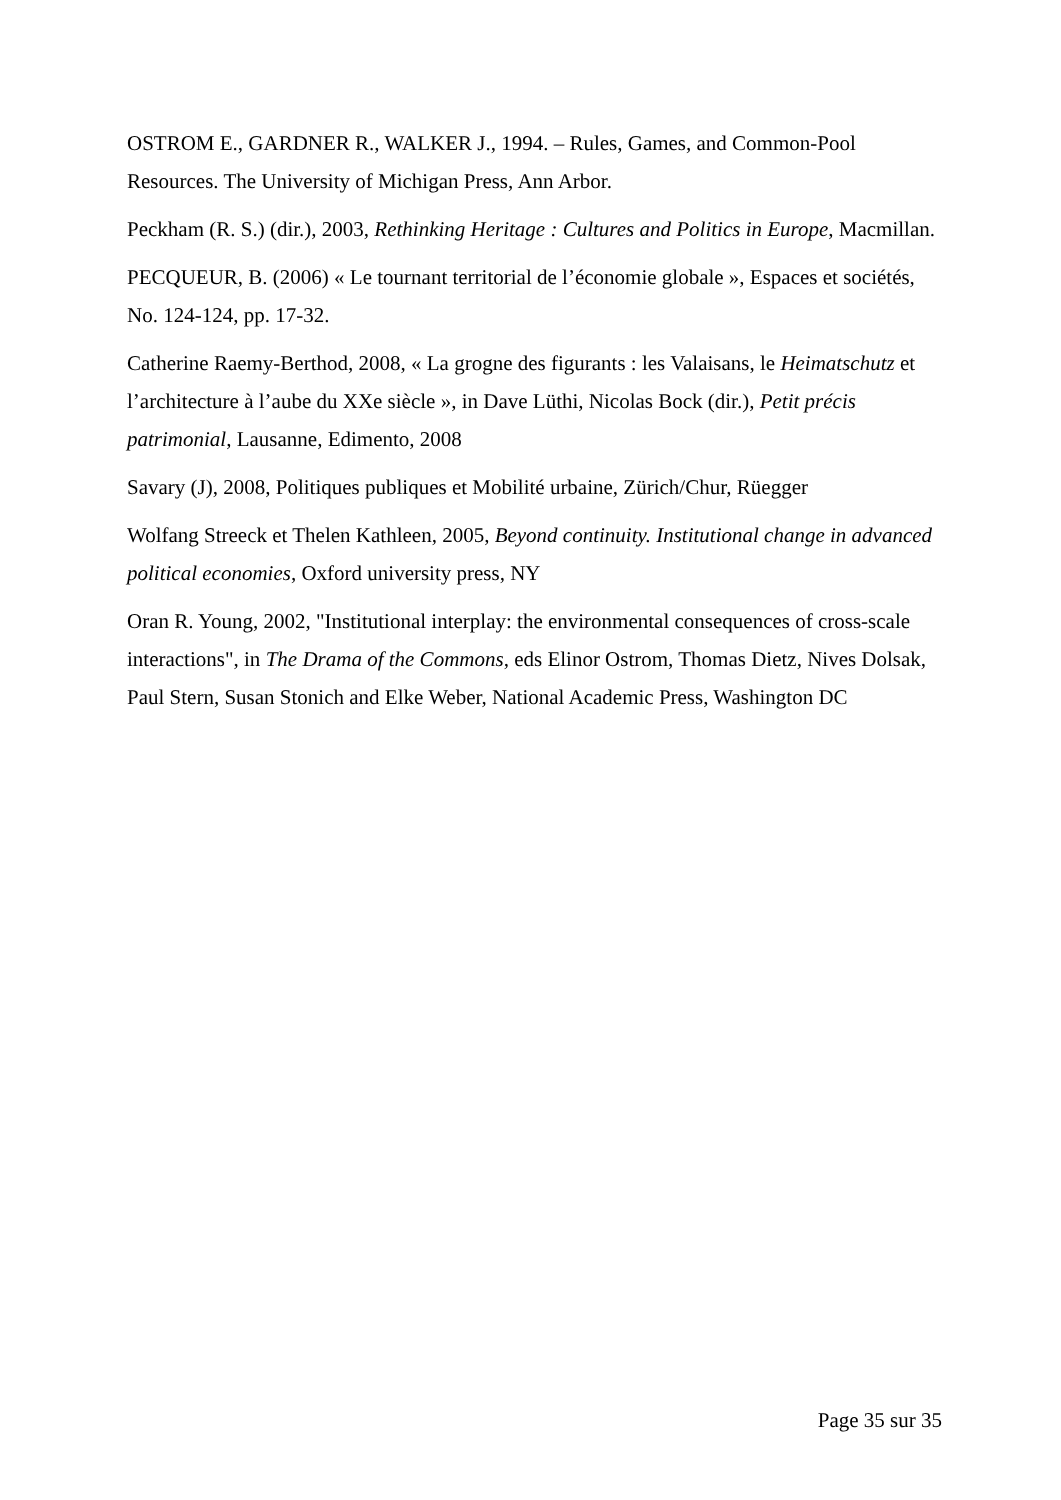OSTROM E., GARDNER R., WALKER J., 1994. – Rules, Games, and Common-Pool Resources. The University of Michigan Press, Ann Arbor.
Peckham (R. S.) (dir.), 2003, Rethinking Heritage : Cultures and Politics in Europe, Macmillan.
PECQUEUR, B. (2006) « Le tournant territorial de l’économie globale », Espaces et sociétés, No. 124-124, pp. 17-32.
Catherine Raemy-Berthod, 2008, « La grogne des figurants : les Valaisans, le Heimatschutz et l’architecture à l’aube du XXe siècle », in Dave Lüthi, Nicolas Bock (dir.), Petit précis patrimonial, Lausanne, Edimento, 2008
Savary (J), 2008, Politiques publiques et Mobilité urbaine, Zürich/Chur, Rüegger
Wolfang Streeck et Thelen Kathleen, 2005, Beyond continuity. Institutional change in advanced political economies, Oxford university press, NY
Oran R. Young, 2002, "Institutional interplay: the environmental consequences of cross-scale interactions", in The Drama of the Commons, eds Elinor Ostrom, Thomas Dietz, Nives Dolsak, Paul Stern, Susan Stonich and Elke Weber, National Academic Press, Washington DC
Page 35 sur 35